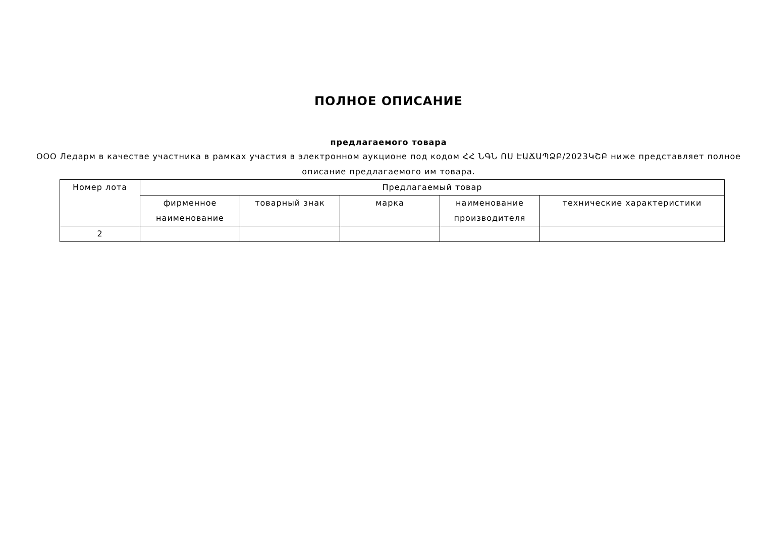ПОЛНОЕ ОПИСАНИЕ
предлагаемого товара
ООО Ледарм в качестве участника в рамках участия в электронном аукционе под кодом ՀՀ ՆԳՆ ՈՍ ԷԱՃԱՊՁԲ/2023ԿՇԲ ниже представляет полное описание предлагаемого им товара.
| Номер лота | Предлагаемый товар | | | | |
| --- | --- | --- | --- | --- | --- |
| | фирменное наименование | товарный знак | марка | наименование производителя | технические характеристики |
| 2 | | | | | |